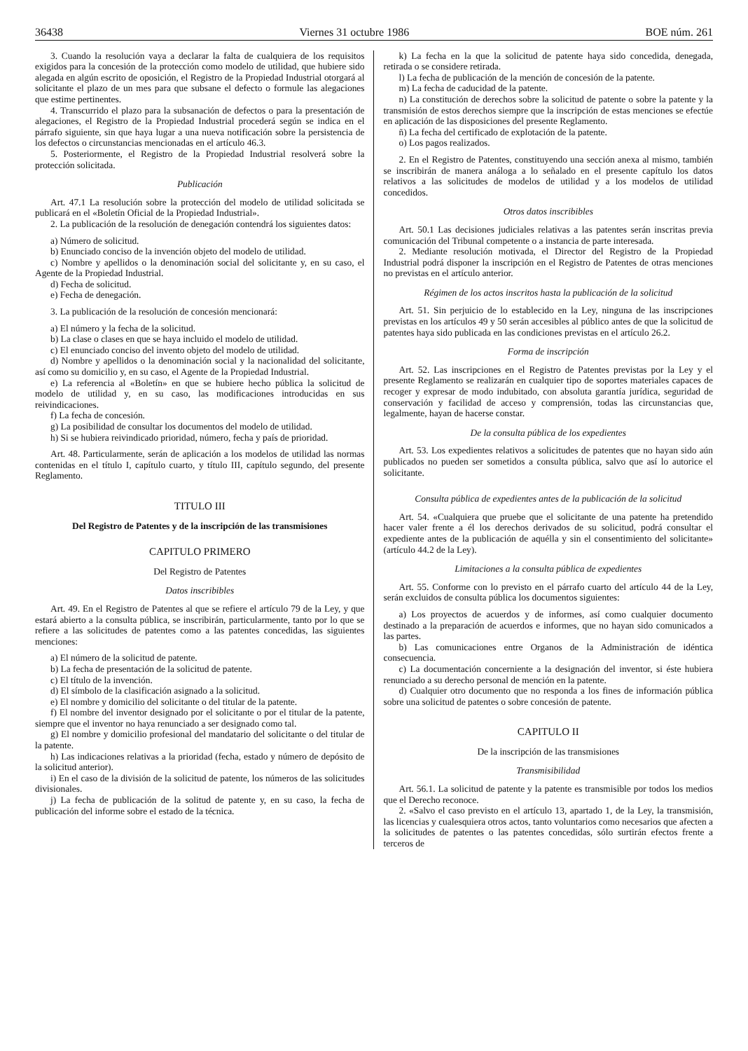36438 Viernes 31 octubre 1986 BOE núm. 261
3. Cuando la resolución vaya a declarar la falta de cualquiera de los requisitos exigidos para la concesión de la protección como modelo de utilidad, que hubiere sido alegada en algún escrito de oposición, el Registro de la Propiedad Industrial otorgará al solicitante el plazo de un mes para que subsane el defecto o formule las alegaciones que estime pertinentes.
4. Transcurrido el plazo para la subsanación de defectos o para la presentación de alegaciones, el Registro de la Propiedad Industrial procederá según se indica en el párrafo siguiente, sin que haya lugar a una nueva notificación sobre la persistencia de los defectos o circunstancias mencionadas en el artículo 46.3.
5. Posteriormente, el Registro de la Propiedad Industrial resolverá sobre la protección solicitada.
Publicación
Art. 47.1 La resolución sobre la protección del modelo de utilidad solicitada se publicará en el «Boletín Oficial de la Propiedad Industrial».
2. La publicación de la resolución de denegación contendrá los siguientes datos:
a) Número de solicitud.
b) Enunciado conciso de la invención objeto del modelo de utilidad.
c) Nombre y apellidos o la denominación social del solicitante y, en su caso, el Agente de la Propiedad Industrial.
d) Fecha de solicitud.
e) Fecha de denegación.
3. La publicación de la resolución de concesión mencionará:
a) El número y la fecha de la solicitud.
b) La clase o clases en que se haya incluido el modelo de utilidad.
c) El enunciado conciso del invento objeto del modelo de utilidad.
d) Nombre y apellidos o la denominación social y la nacionalidad del solicitante, así como su domicilio y, en su caso, el Agente de la Propiedad Industrial.
e) La referencia al «Boletín» en que se hubiere hecho pública la solicitud de modelo de utilidad y, en su caso, las modificaciones introducidas en sus reivindicaciones.
f) La fecha de concesión.
g) La posibilidad de consultar los documentos del modelo de utilidad.
h) Si se hubiera reivindicado prioridad, número, fecha y país de prioridad.
Art. 48. Particularmente, serán de aplicación a los modelos de utilidad las normas contenidas en el título I, capítulo cuarto, y título III, capítulo segundo, del presente Reglamento.
TITULO III
Del Registro de Patentes y de la inscripción de las transmisiones
CAPITULO PRIMERO
Del Registro de Patentes
Datos inscribibles
Art. 49. En el Registro de Patentes al que se refiere el artículo 79 de la Ley, y que estará abierto a la consulta pública, se inscribirán, particularmente, tanto por lo que se refiere a las solicitudes de patentes como a las patentes concedidas, las siguientes menciones:
a) El número de la solicitud de patente.
b) La fecha de presentación de la solicitud de patente.
c) El título de la invención.
d) El símbolo de la clasificación asignado a la solicitud.
e) El nombre y domicilio del solicitante o del titular de la patente.
f) El nombre del inventor designado por el solicitante o por el titular de la patente, siempre que el inventor no haya renunciado a ser designado como tal.
g) El nombre y domicilio profesional del mandatario del solicitante o del titular de la patente.
h) Las indicaciones relativas a la prioridad (fecha, estado y número de depósito de la solicitud anterior).
i) En el caso de la división de la solicitud de patente, los números de las solicitudes divisionales.
j) La fecha de publicación de la solitud de patente y, en su caso, la fecha de publicación del informe sobre el estado de la técnica.
k) La fecha en la que la solicitud de patente haya sido concedida, denegada, retirada o se considere retirada.
l) La fecha de publicación de la mención de concesión de la patente.
m) La fecha de caducidad de la patente.
n) La constitución de derechos sobre la solicitud de patente o sobre la patente y la transmisión de estos derechos siempre que la inscripción de estas menciones se efectúe en aplicación de las disposiciones del presente Reglamento.
ñ) La fecha del certificado de explotación de la patente.
o) Los pagos realizados.
2. En el Registro de Patentes, constituyendo una sección anexa al mismo, también se inscribirán de manera análoga a lo señalado en el presente capítulo los datos relativos a las solicitudes de modelos de utilidad y a los modelos de utilidad concedidos.
Otros datos inscribibles
Art. 50.1 Las decisiones judiciales relativas a las patentes serán inscritas previa comunicación del Tribunal competente o a instancia de parte interesada.
2. Mediante resolución motivada, el Director del Registro de la Propiedad Industrial podrá disponer la inscripción en el Registro de Patentes de otras menciones no previstas en el artículo anterior.
Régimen de los actos inscritos hasta la publicación de la solicitud
Art. 51. Sin perjuicio de lo establecido en la Ley, ninguna de las inscripciones previstas en los artículos 49 y 50 serán accesibles al público antes de que la solicitud de patentes haya sido publicada en las condiciones previstas en el artículo 26.2.
Forma de inscripción
Art. 52. Las inscripciones en el Registro de Patentes previstas por la Ley y el presente Reglamento se realizarán en cualquier tipo de soportes materiales capaces de recoger y expresar de modo indubitado, con absoluta garantía jurídica, seguridad de conservación y facilidad de acceso y comprensión, todas las circunstancias que, legalmente, hayan de hacerse constar.
De la consulta pública de los expedientes
Art. 53. Los expedientes relativos a solicitudes de patentes que no hayan sido aún publicados no pueden ser sometidos a consulta pública, salvo que así lo autorice el solicitante.
Consulta pública de expedientes antes de la publicación de la solicitud
Art. 54. «Cualquiera que pruebe que el solicitante de una patente ha pretendido hacer valer frente a él los derechos derivados de su solicitud, podrá consultar el expediente antes de la publicación de aquélla y sin el consentimiento del solicitante» (artículo 44.2 de la Ley).
Limitaciones a la consulta pública de expedientes
Art. 55. Conforme con lo previsto en el párrafo cuarto del artículo 44 de la Ley, serán excluidos de consulta pública los documentos siguientes:
a) Los proyectos de acuerdos y de informes, así como cualquier documento destinado a la preparación de acuerdos e informes, que no hayan sido comunicados a las partes.
b) Las comunicaciones entre Organos de la Administración de idéntica consecuencia.
c) La documentación concerniente a la designación del inventor, si éste hubiera renunciado a su derecho personal de mención en la patente.
d) Cualquier otro documento que no responda a los fines de información pública sobre una solicitud de patentes o sobre concesión de patente.
CAPITULO II
De la inscripción de las transmisiones
Transmisibilidad
Art. 56.1. La solicitud de patente y la patente es transmisible por todos los medios que el Derecho reconoce.
2. «Salvo el caso previsto en el artículo 13, apartado 1, de la Ley, la transmisión, las licencias y cualesquiera otros actos, tanto voluntarios como necesarios que afecten a la solicitudes de patentes o las patentes concedidas, sólo surtirán efectos frente a terceros de